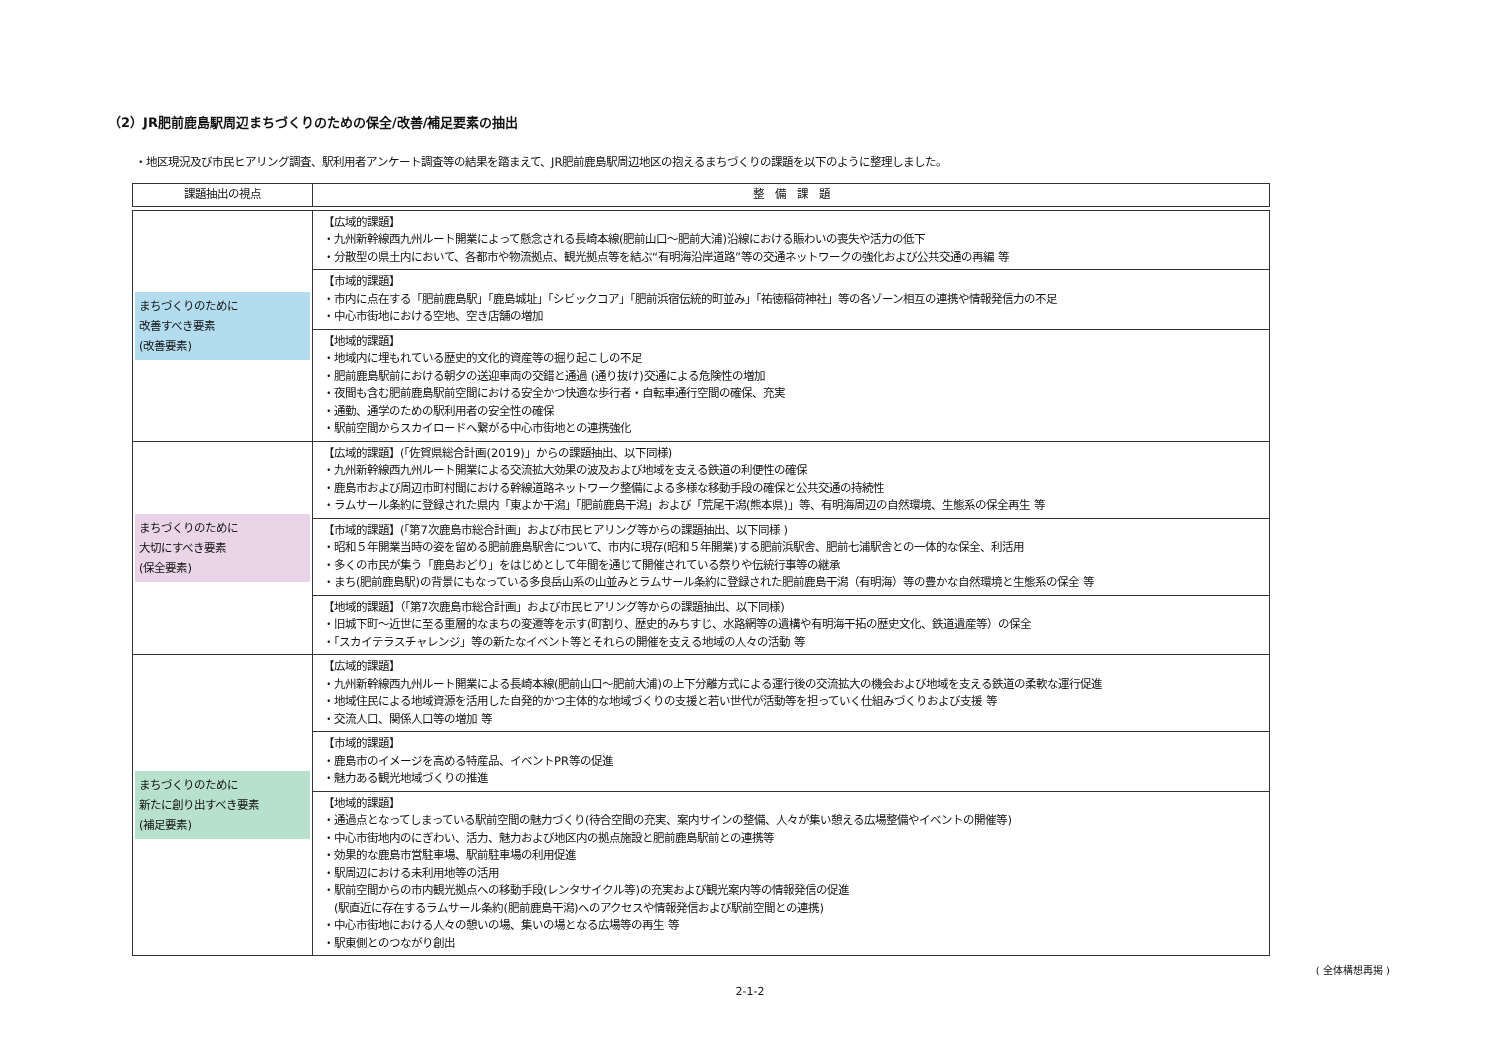（2）JR肥前鹿島駅周辺まちづくりのための保全/改善/補足要素の抽出
・地区現況及び市民ヒアリング調査、駅利用者アンケート調査等の結果を踏まえて、JR肥前鹿島駅周辺地区の抱えるまちづくりの課題を以下のように整理しました。
| 課題抽出の視点 | 整 備 課 題 |
| --- | --- |
| まちづくりのために 改善すべき要素 (改善要素) | 【広域的課題】 ・九州新幹線西九州ルート開業によって懸念される長崎本線(肥前山口～肥前大浦)沿線における賑わいの喪失や活力の低下 ・分散型の県土内において、各都市や物流拠点、観光拠点等を結ぶ“有明海沿岸道路”等の交通ネットワークの強化および公共交通の再編 等 |
| | 【市域的課題】 ・市内に点在する「肥前鹿島駅」「鹿島城址」「シビックコア」「肥前浜宿伝統的町並み」「祐徳稲荷神社」等の各ゾーン相互の連携や情報発信力の不足 ・中心市街地における空地、空き店舗の増加 |
| | 【地域的課題】 ・地域内に埋もれている歴史的文化的資産等の掘り起こしの不足 ・肥前鹿島駅前における朝夕の送迎車両の交錯と通過 (通り抜け)交通による危険性の増加 ・夜間も含む肥前鹿島駅前空間における安全かつ快適な歩行者・自転車通行空間の確保、充実 ・通勤、通学のための駅利用者の安全性の確保 ・駅前空間からスカイロードへ繋がる中心市街地との連携強化 |
| まちづくりのために 大切にすべき要素 (保全要素) | 【広域的課題】(「佐賀県総合計画(2019)」からの課題抽出、以下同様) ・九州新幹線西九州ルート開業による交流拡大効果の波及および地域を支える鉄道の利便性の確保 ・鹿島市および周辺市町村間における幹線道路ネットワーク整備による多様な移動手段の確保と公共交通の持続性 ・ラムサール条約に登録された県内「東よか干潟」「肥前鹿島干潟」および「荒尾干潟(熊本県)」等、有明海周辺の自然環境、生態系の保全再生 等 |
| | 【市域的課題】(「第7次鹿島市総合計画」および市民ヒアリング等からの課題抽出、以下同様 ) ・昭和５年開業当時の姿を留める肥前鹿島駅舎について、市内に現存(昭和５年開業)する肥前浜駅舎、肥前七浦駅舎との一体的な保全、利活用 ・多くの市民が集う「鹿島おどり」をはじめとして年間を通じて開催されている祭りや伝統行事等の継承 ・まち(肥前鹿島駅)の背景にもなっている多良岳山系の山並みとラムサール条約に登録された肥前鹿島干潟（有明海）等の豊かな自然環境と生態系の保全 等 |
| | 【地域的課題】（「第7次鹿島市総合計画」および市民ヒアリング等からの課題抽出、以下同様) ・旧城下町～近世に至る重層的なまちの変遷等を示す(町割り、歴史的みちすじ、水路網等の遺構や有明海干拓の歴史文化、鉄道遺産等）の保全 ・「スカイテラスチャレンジ」等の新たなイベント等とそれらの開催を支える地域の人々の活動 等 |
| まちづくりのために 新たに創り出すべき要素 (補足要素) | 【広域的課題】 ・九州新幹線西九州ルート開業による長崎本線(肥前山口～肥前大浦)の上下分離方式による運行後の交流拡大の機会および地域を支える鉄道の柔軟な運行促進 ・地域住民による地域資源を活用した自発的かつ主体的な地域づくりの支援と若い世代が活動等を担っていく仕組みづくりおよび支援 等 ・交流人口、関係人口等の増加 等 |
| | 【市域的課題】 ・鹿島市のイメージを高める特産品、イベントPR等の促進 ・魅力ある観光地域づくりの推進 |
| | 【地域的課題】 ・通過点となってしまっている駅前空間の魅力づくり(待合空間の充実、案内サインの整備、人々が集い憩える広場整備やイベントの開催等) ・中心市街地内のにぎわい、活力、魅力および地区内の拠点施設と肥前鹿島駅前との連携等 ・効果的な鹿島市営駐車場、駅前駐車場の利用促進 ・駅周辺における未利用地等の活用 ・駅前空間からの市内観光拠点への移動手段(レンタサイクル等)の充実および観光案内等の情報発信の促進 (駅直近に存在するラムサール条約(肥前鹿島干潟)へのアクセスや情報発信および駅前空間との連携) ・中心市街地における人々の憩いの場、集いの場となる広場等の再生 等 ・駅東側とのつながり創出 |
( 全体構想再掲 )
2-1-2